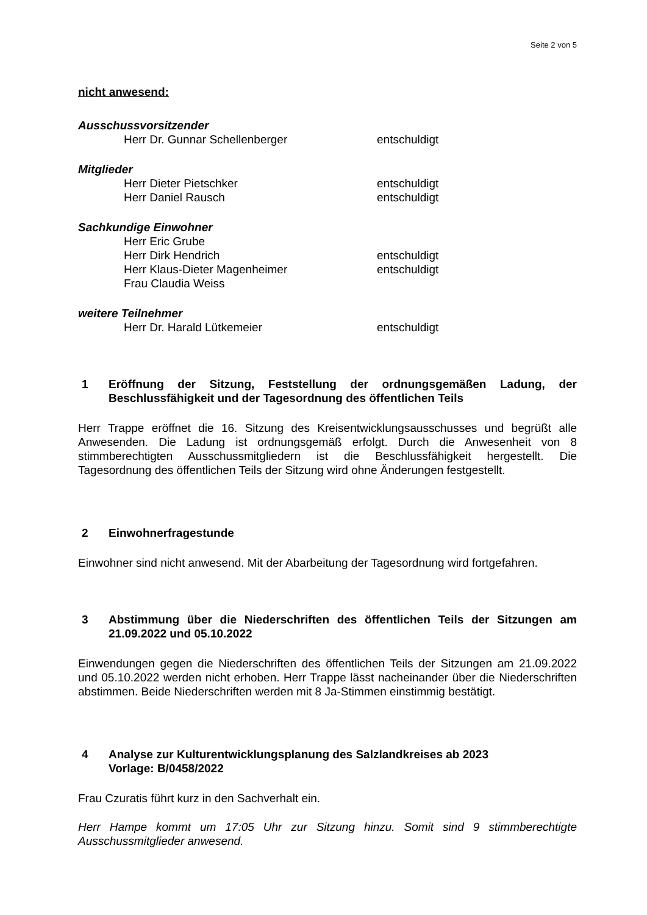Seite 2 von 5
nicht anwesend:
Ausschussvorsitzender
Herr Dr. Gunnar Schellenberger entschuldigt
Mitglieder
Herr Dieter Pietschker entschuldigt
Herr Daniel Rausch entschuldigt
Sachkundige Einwohner
Herr Eric Grube
Herr Dirk Hendrich entschuldigt
Herr Klaus-Dieter Magenheimer entschuldigt
Frau Claudia Weiss
weitere Teilnehmer
Herr Dr. Harald Lütkemeier entschuldigt
1 Eröffnung der Sitzung, Feststellung der ordnungsgemäßen Ladung, der Beschlussfähigkeit und der Tagesordnung des öffentlichen Teils
Herr Trappe eröffnet die 16. Sitzung des Kreisentwicklungsausschusses und begrüßt alle Anwesenden. Die Ladung ist ordnungsgemäß erfolgt. Durch die Anwesenheit von 8 stimmberechtigten Ausschussmitgliedern ist die Beschlussfähigkeit hergestellt. Die Tagesordnung des öffentlichen Teils der Sitzung wird ohne Änderungen festgestellt.
2 Einwohnerfragestunde
Einwohner sind nicht anwesend. Mit der Abarbeitung der Tagesordnung wird fortgefahren.
3 Abstimmung über die Niederschriften des öffentlichen Teils der Sitzungen am 21.09.2022 und 05.10.2022
Einwendungen gegen die Niederschriften des öffentlichen Teils der Sitzungen am 21.09.2022 und 05.10.2022 werden nicht erhoben. Herr Trappe lässt nacheinander über die Niederschriften abstimmen. Beide Niederschriften werden mit 8 Ja-Stimmen einstimmig bestätigt.
4 Analyse zur Kulturentwicklungsplanung des Salzlandkreises ab 2023
Vorlage: B/0458/2022
Frau Czuratis führt kurz in den Sachverhalt ein.
Herr Hampe kommt um 17:05 Uhr zur Sitzung hinzu. Somit sind 9 stimmberechtigte Ausschussmitglieder anwesend.